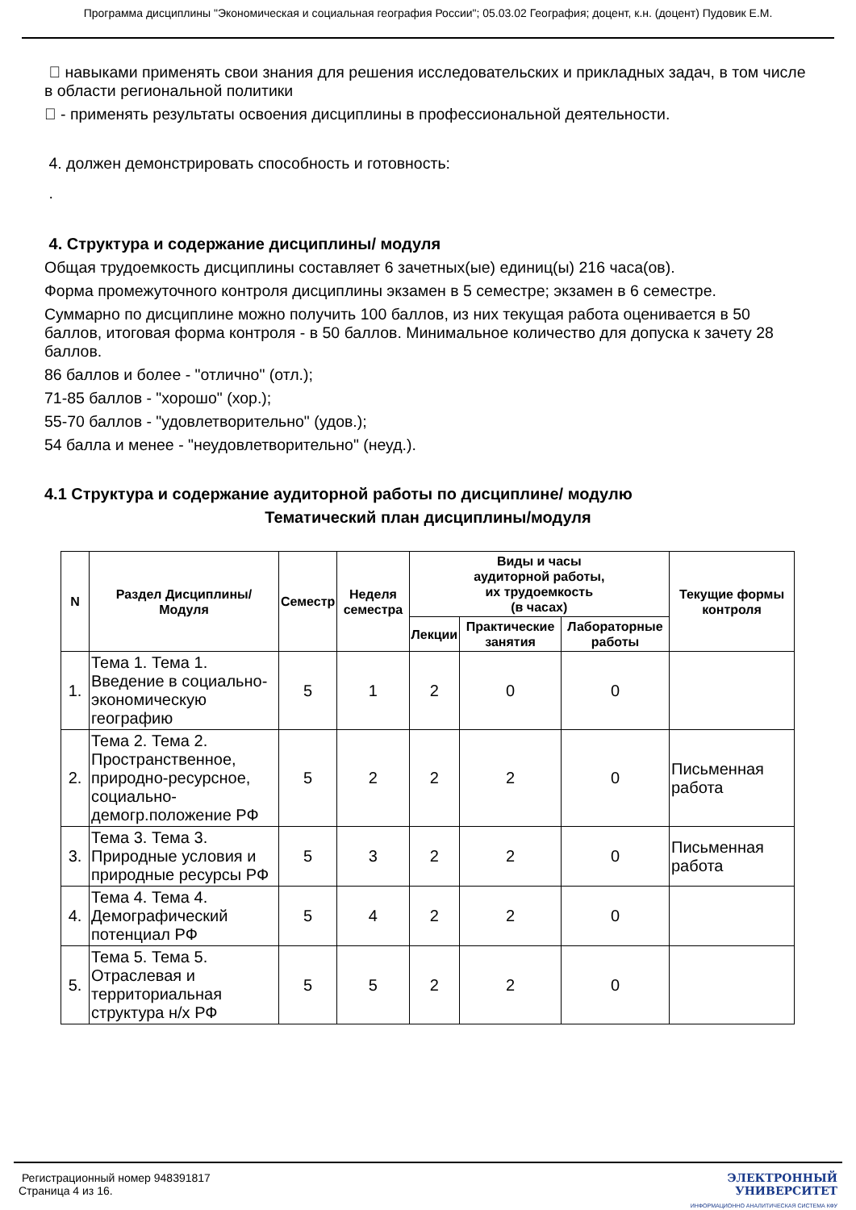Программа дисциплины "Экономическая и социальная география России"; 05.03.02 География; доцент, к.н. (доцент) Пудовик Е.М.
 навыками применять свои знания для решения исследовательских и прикладных задач, в том числе в области региональной политики
 - применять результаты освоения дисциплины в профессиональной деятельности.
4. должен демонстрировать способность и готовность:
.
4. Структура и содержание дисциплины/ модуля
Общая трудоемкость дисциплины составляет 6 зачетных(ые) единиц(ы) 216 часа(ов).
Форма промежуточного контроля дисциплины экзамен в 5 семестре; экзамен в 6 семестре.
Суммарно по дисциплине можно получить 100 баллов, из них текущая работа оценивается в 50 баллов, итоговая форма контроля - в 50 баллов. Минимальное количество для допуска к зачету 28 баллов.
86 баллов и более - "отлично" (отл.);
71-85 баллов - "хорошо" (хор.);
55-70 баллов - "удовлетворительно" (удов.);
54 балла и менее - "неудовлетворительно" (неуд.).
4.1 Структура и содержание аудиторной работы по дисциплине/ модулю
Тематический план дисциплины/модуля
| N | Раздел Дисциплины/ Модуля | Семестр | Неделя семестра | Виды и часы аудиторной работы, их трудоемкость (в часах) | | | Текущие формы контроля |
| --- | --- | --- | --- | --- | --- | --- | --- |
| | | | | Лекции | Практические занятия | Лабораторные работы | |
| 1. | Тема 1. Тема 1. Введение в социально-экономическую географию | 5 | 1 | 2 | 0 | 0 | |
| 2. | Тема 2. Тема 2. Пространственное, природно-ресурсное, социально-демогр.положение РФ | 5 | 2 | 2 | 2 | 0 | Письменная работа |
| 3. | Тема 3. Тема 3. Природные условия и природные ресурсы РФ | 5 | 3 | 2 | 2 | 0 | Письменная работа |
| 4. | Тема 4. Тема 4. Демографический потенциал РФ | 5 | 4 | 2 | 2 | 0 | |
| 5. | Тема 5. Тема 5. Отраслевая и территориальная структура н/х РФ | 5 | 5 | 2 | 2 | 0 | |
Регистрационный номер 948391817
Страница 4 из 16.
ЭЛЕКТРОННЫЙ
УНИВЕРСИТЕТ
ИНФОРМАЦИОННО АНАЛИТИЧЕСКАЯ СИСТЕМА КФУ